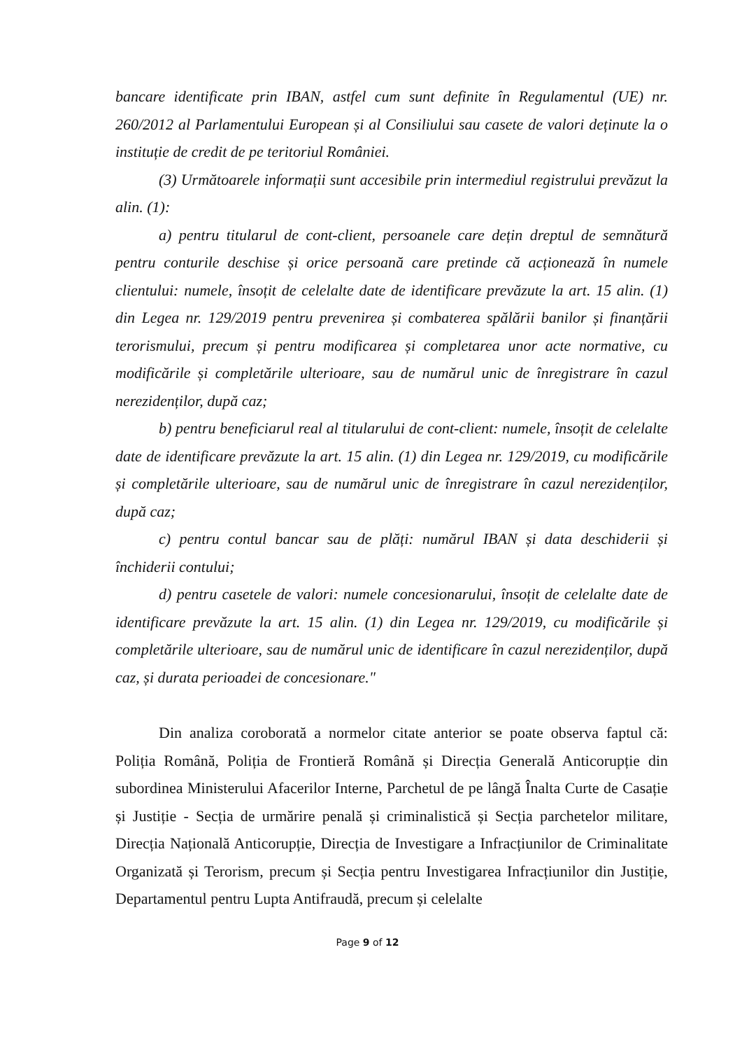bancare identificate prin IBAN, astfel cum sunt definite în Regulamentul (UE) nr. 260/2012 al Parlamentului European și al Consiliului sau casete de valori deținute la o instituție de credit de pe teritoriul României.
(3) Următoarele informații sunt accesibile prin intermediul registrului prevăzut la alin. (1):
a) pentru titularul de cont-client, persoanele care dețin dreptul de semnătură pentru conturile deschise și orice persoană care pretinde că acționează în numele clientului: numele, însoțit de celelalte date de identificare prevăzute la art. 15 alin. (1) din Legea nr. 129/2019 pentru prevenirea și combaterea spălării banilor și finanțării terorismului, precum și pentru modificarea și completarea unor acte normative, cu modificările și completările ulterioare, sau de numărul unic de înregistrare în cazul nerezidenților, după caz;
b) pentru beneficiarul real al titularului de cont-client: numele, însoțit de celelalte date de identificare prevăzute la art. 15 alin. (1) din Legea nr. 129/2019, cu modificările și completările ulterioare, sau de numărul unic de înregistrare în cazul nerezidenților, după caz;
c) pentru contul bancar sau de plăți: numărul IBAN și data deschiderii și închiderii contului;
d) pentru casetele de valori: numele concesionarului, însoțit de celelalte date de identificare prevăzute la art. 15 alin. (1) din Legea nr. 129/2019, cu modificările și completările ulterioare, sau de numărul unic de identificare în cazul nerezidenților, după caz, și durata perioadei de concesionare."
Din analiza coroborată a normelor citate anterior se poate observa faptul că: Poliția Română, Poliția de Frontieră Română și Direcția Generală Anticorupție din subordinea Ministerului Afacerilor Interne, Parchetul de pe lângă Înalta Curte de Casație și Justiție - Secția de urmărire penală și criminalistică și Secția parchetelor militare, Direcția Națională Anticorupție, Direcția de Investigare a Infracțiunilor de Criminalitate Organizată și Terorism, precum și Secția pentru Investigarea Infracțiunilor din Justiție, Departamentul pentru Lupta Antifraudă, precum și celelalte
Page 9 of 12